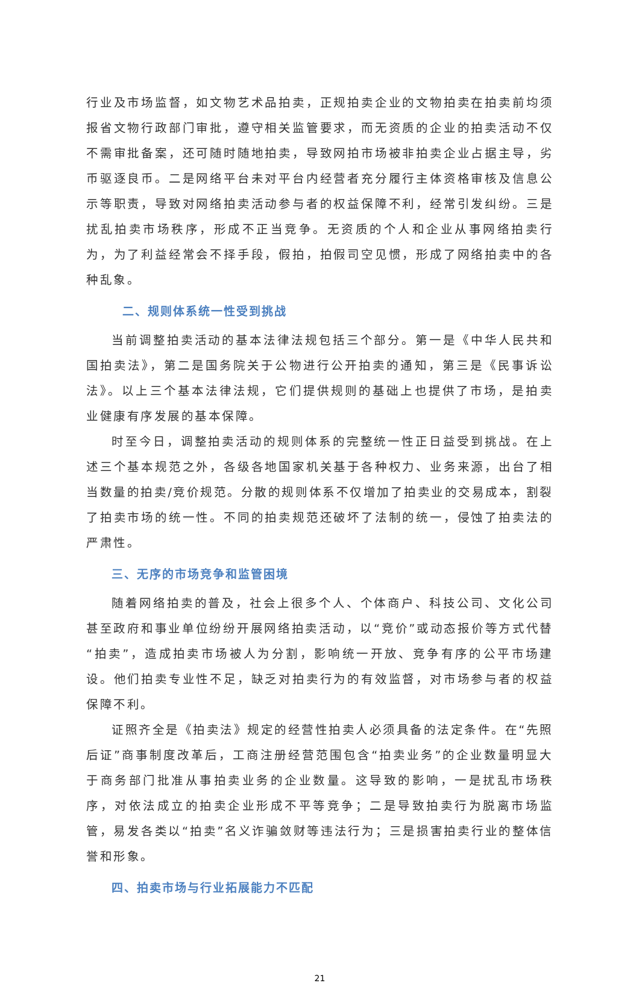行业及市场监督，如文物艺术品拍卖，正规拍卖企业的文物拍卖在拍卖前均须报省文物行政部门审批，遵守相关监管要求，而无资质的企业的拍卖活动不仅不需审批备案，还可随时随地拍卖，导致网拍市场被非拍卖企业占据主导，劣币驱逐良币。二是网络平台未对平台内经营者充分履行主体资格审核及信息公示等职责，导致对网络拍卖活动参与者的权益保障不利，经常引发纠纷。三是扰乱拍卖市场秩序，形成不正当竞争。无资质的个人和企业从事网络拍卖行为，为了利益经常会不择手段，假拍，拍假司空见惯，形成了网络拍卖中的各种乱象。
二、规则体系统一性受到挑战
当前调整拍卖活动的基本法律法规包括三个部分。第一是《中华人民共和国拍卖法》，第二是国务院关于公物进行公开拍卖的通知，第三是《民事诉讼法》。以上三个基本法律法规，它们提供规则的基础上也提供了市场，是拍卖业健康有序发展的基本保障。
时至今日，调整拍卖活动的规则体系的完整统一性正日益受到挑战。在上述三个基本规范之外，各级各地国家机关基于各种权力、业务来源，出台了相当数量的拍卖/竞价规范。分散的规则体系不仅增加了拍卖业的交易成本，割裂了拍卖市场的统一性。不同的拍卖规范还破坏了法制的统一，侵蚀了拍卖法的严肃性。
三、无序的市场竞争和监管困境
随着网络拍卖的普及，社会上很多个人、个体商户、科技公司、文化公司甚至政府和事业单位纷纷开展网络拍卖活动，以“竞价”或动态报价等方式代替“拍卖”，造成拍卖市场被人为分割，影响统一开放、竞争有序的公平市场建设。他们拍卖专业性不足，缺乏对拍卖行为的有效监督，对市场参与者的权益保障不利。
证照齐全是《拍卖法》规定的经营性拍卖人必须具备的法定条件。在“先照后证”商事制度改革后，工商注册经营范围包含“拍卖业务”的企业数量明显大于商务部门批准从事拍卖业务的企业数量。这导致的影响，一是扰乱市场秩序，对依法成立的拍卖企业形成不平等竞争；二是导致拍卖行为脱离市场监管，易发各类以“拍卖”名义诈骗敛财等违法行为；三是损害拍卖行业的整体信誉和形象。
四、拍卖市场与行业拓展能力不匹配
21